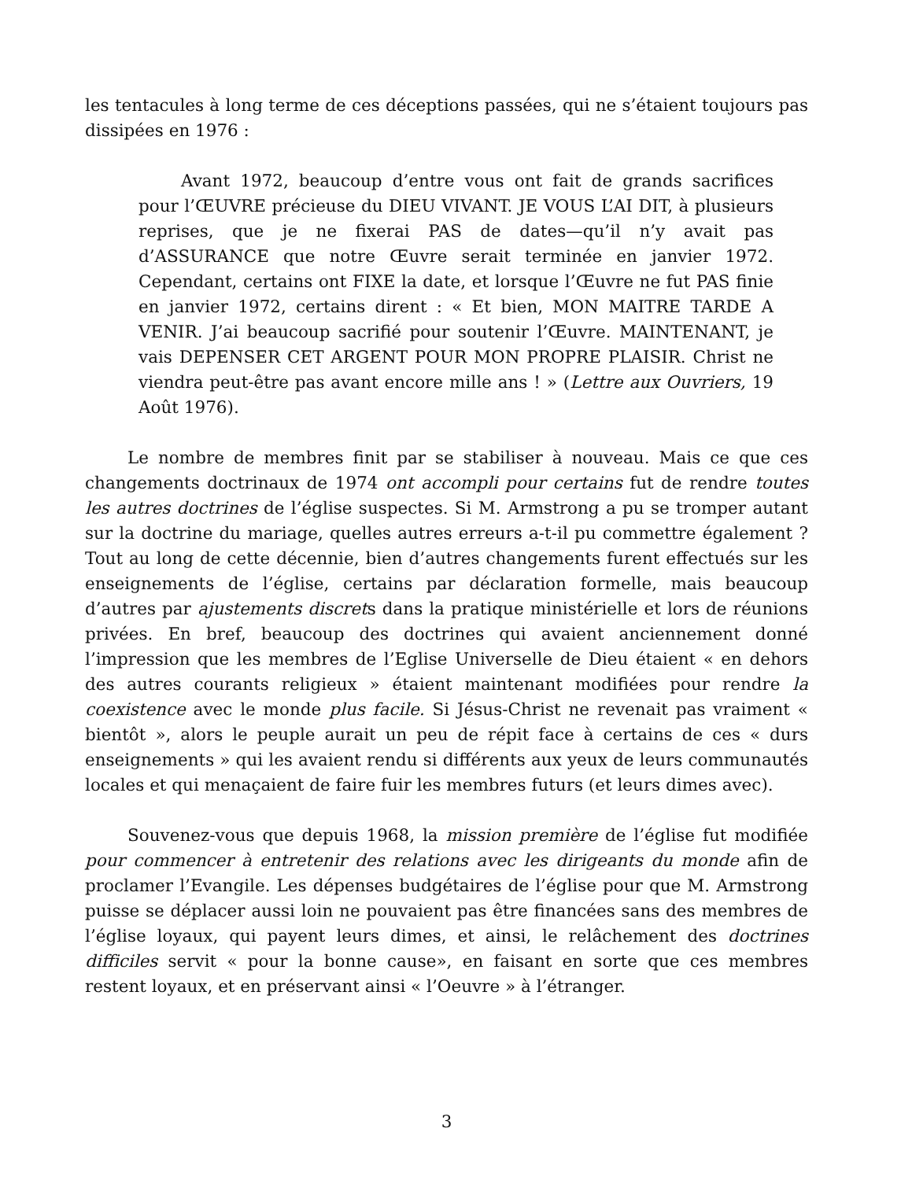les tentacules à long terme de ces déceptions passées, qui ne s’étaient toujours pas dissipées en 1976 :
Avant 1972, beaucoup d’entre vous ont fait de grands sacrifices pour l’ŒUVRE précieuse du DIEU VIVANT. JE VOUS L’AI DIT, à plusieurs reprises, que je ne fixerai PAS de dates—qu’il n’y avait pas d’ASSURANCE que notre Œuvre serait terminée en janvier 1972. Cependant, certains ont FIXE la date, et lorsque l’Œuvre ne fut PAS finie en janvier 1972, certains dirent : « Et bien, MON MAITRE TARDE A VENIR. J’ai beaucoup sacrifié pour soutenir l’Œuvre. MAINTENANT, je vais DEPENSER CET ARGENT POUR MON PROPRE PLAISIR. Christ ne viendra peut-être pas avant encore mille ans ! » (Lettre aux Ouvriers, 19 Août 1976).
Le nombre de membres finit par se stabiliser à nouveau. Mais ce que ces changements doctrinaux de 1974 ont accompli pour certains fut de rendre toutes les autres doctrines de l’église suspectes. Si M. Armstrong a pu se tromper autant sur la doctrine du mariage, quelles autres erreurs a-t-il pu commettre également ? Tout au long de cette décennie, bien d’autres changements furent effectués sur les enseignements de l’église, certains par déclaration formelle, mais beaucoup d’autres par ajustements discrets dans la pratique ministérielle et lors de réunions privées. En bref, beaucoup des doctrines qui avaient anciennement donné l’impression que les membres de l’Eglise Universelle de Dieu étaient « en dehors des autres courants religieux » étaient maintenant modifiées pour rendre la coexistence avec le monde plus facile. Si Jésus-Christ ne revenait pas vraiment « bientôt », alors le peuple aurait un peu de répit face à certains de ces « durs enseignements » qui les avaient rendu si différents aux yeux de leurs communautés locales et qui menaçaient de faire fuir les membres futurs (et leurs dimes avec).
Souvenez-vous que depuis 1968, la mission première de l’église fut modifiée pour commencer à entretenir des relations avec les dirigeants du monde afin de proclamer l’Evangile. Les dépenses budgétaires de l’église pour que M. Armstrong puisse se déplacer aussi loin ne pouvaient pas être financées sans des membres de l’église loyaux, qui payent leurs dimes, et ainsi, le relâchement des doctrines difficiles servit « pour la bonne cause», en faisant en sorte que ces membres restent loyaux, et en préservant ainsi « l’Oeuvre » à l’étranger.
3